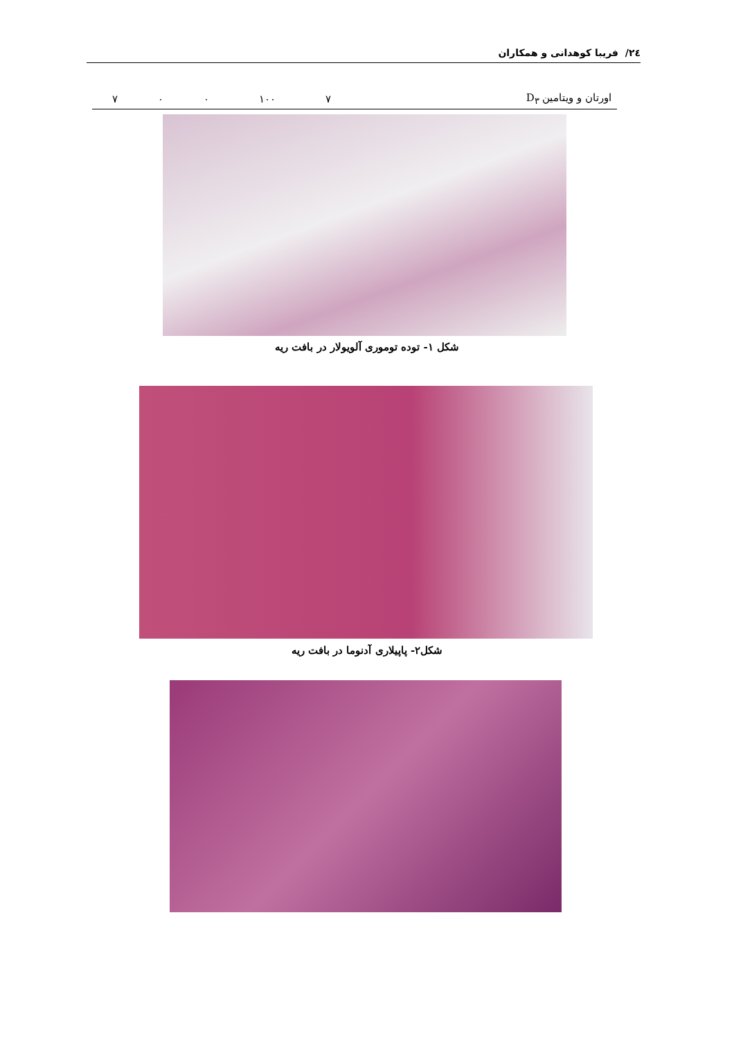٢٤/ فریبا کوهدانی و همکاران
| اورتان و ویتامین D<sub>٣</sub> | ٧ | ١٠٠ | ٠ | ٠ | ٧ |
شکل ١- توده توموری آلویولار در بافت ریه
شکل٢- پاپیلاری آدنوما در بافت ریه